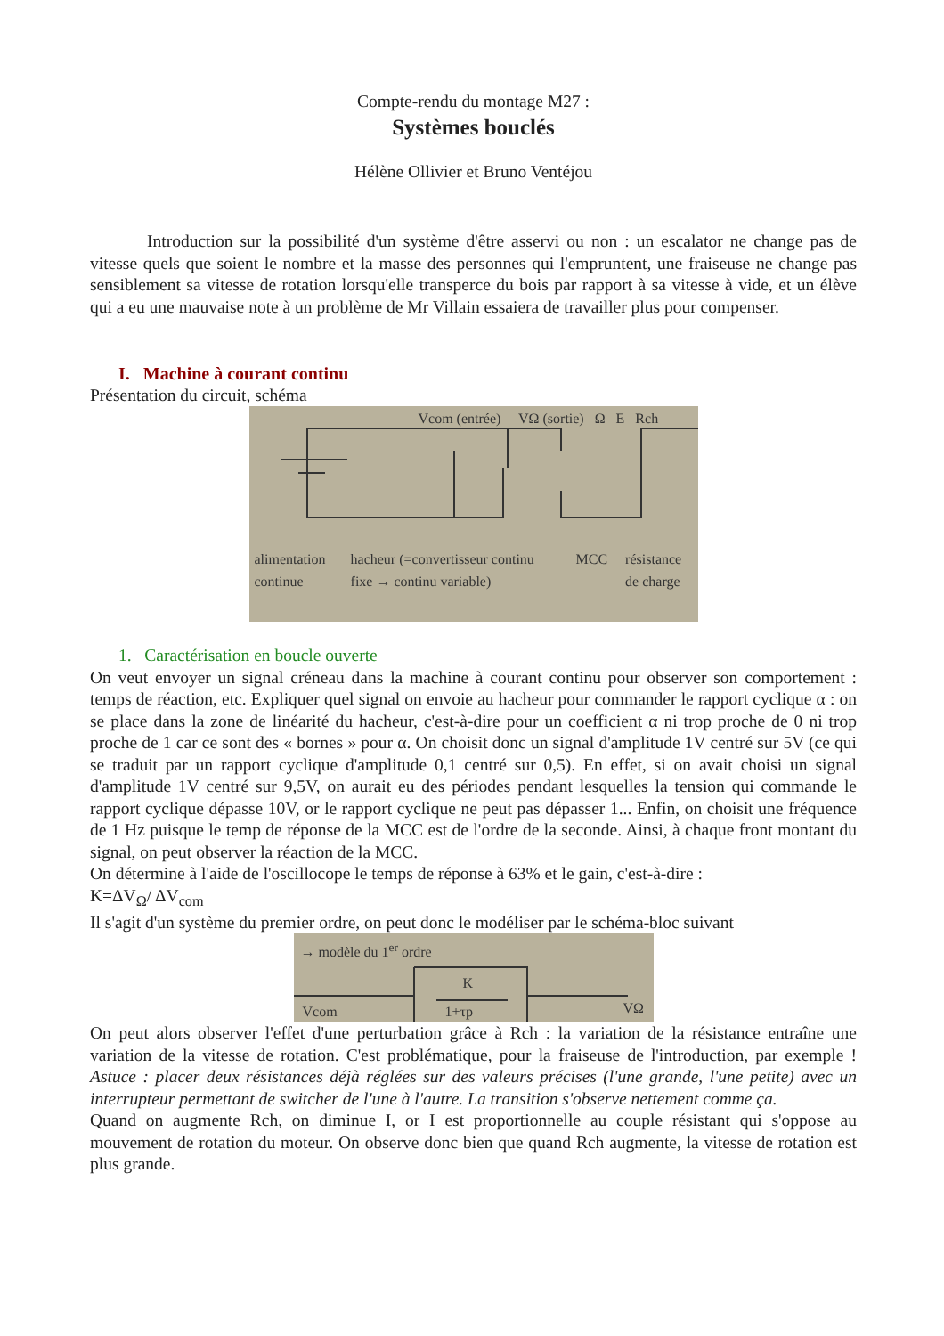Compte-rendu du montage M27 :
Systèmes bouclés
Hélène Ollivier et Bruno Ventéjou
Introduction sur la possibilité d'un système d'être asservi ou non : un escalator ne change pas de vitesse quels que soient le nombre et la masse des personnes qui l'empruntent, une fraiseuse ne change pas sensiblement sa vitesse de rotation lorsqu'elle transperce du bois par rapport à sa vitesse à vide, et un élève qui a eu une mauvaise note à un problème de Mr Villain essaiera de travailler plus pour compenser.
I. Machine à courant continu
Présentation du circuit, schéma
alimentation continue hacheur (=convertisseur continu fixe → continu variable) MCC résistance de charge
Vcom (entrée) VΩ (sortie) Ω E Rch
1. Caractérisation en boucle ouverte
On veut envoyer un signal créneau dans la machine à courant continu pour observer son comportement : temps de réaction, etc. Expliquer quel signal on envoie au hacheur pour commander le rapport cyclique α : on se place dans la zone de linéarité du hacheur, c'est-à-dire pour un coefficient α ni trop proche de 0 ni trop proche de 1 car ce sont des « bornes » pour α. On choisit donc un signal d'amplitude 1V centré sur 5V (ce qui se traduit par un rapport cyclique d'amplitude 0,1 centré sur 0,5). En effet, si on avait choisi un signal d'amplitude 1V centré sur 9,5V, on aurait eu des périodes pendant lesquelles la tension qui commande le rapport cyclique dépasse 10V, or le rapport cyclique ne peut pas dépasser 1... Enfin, on choisit une fréquence de 1 Hz puisque le temp de réponse de la MCC est de l'ordre de la seconde. Ainsi, à chaque front montant du signal, on peut observer la réaction de la MCC.
On détermine à l'aide de l'oscillocope le temps de réponse à 63% et le gain, c'est-à-dire :
K=ΔV<sub>Ω</sub>/ ΔV<sub>com</sub>
Il s'agit d'un système du premier ordre, on peut donc le modéliser par le schéma-bloc suivant
→ modèle du 1<sup>er</sup> ordre
K
1+τp
Vcom VΩ
On peut alors observer l'effet d'une perturbation grâce à Rch : la variation de la résistance entraîne une variation de la vitesse de rotation. C'est problématique, pour la fraiseuse de l'introduction, par exemple ! Astuce : placer deux résistances déjà réglées sur des valeurs précises (l'une grande, l'une petite) avec un interrupteur permettant de switcher de l'une à l'autre. La transition s'observe nettement comme ça.
Quand on augmente Rch, on diminue I, or I est proportionnelle au couple résistant qui s'oppose au mouvement de rotation du moteur. On observe donc bien que quand Rch augmente, la vitesse de rotation est plus grande.